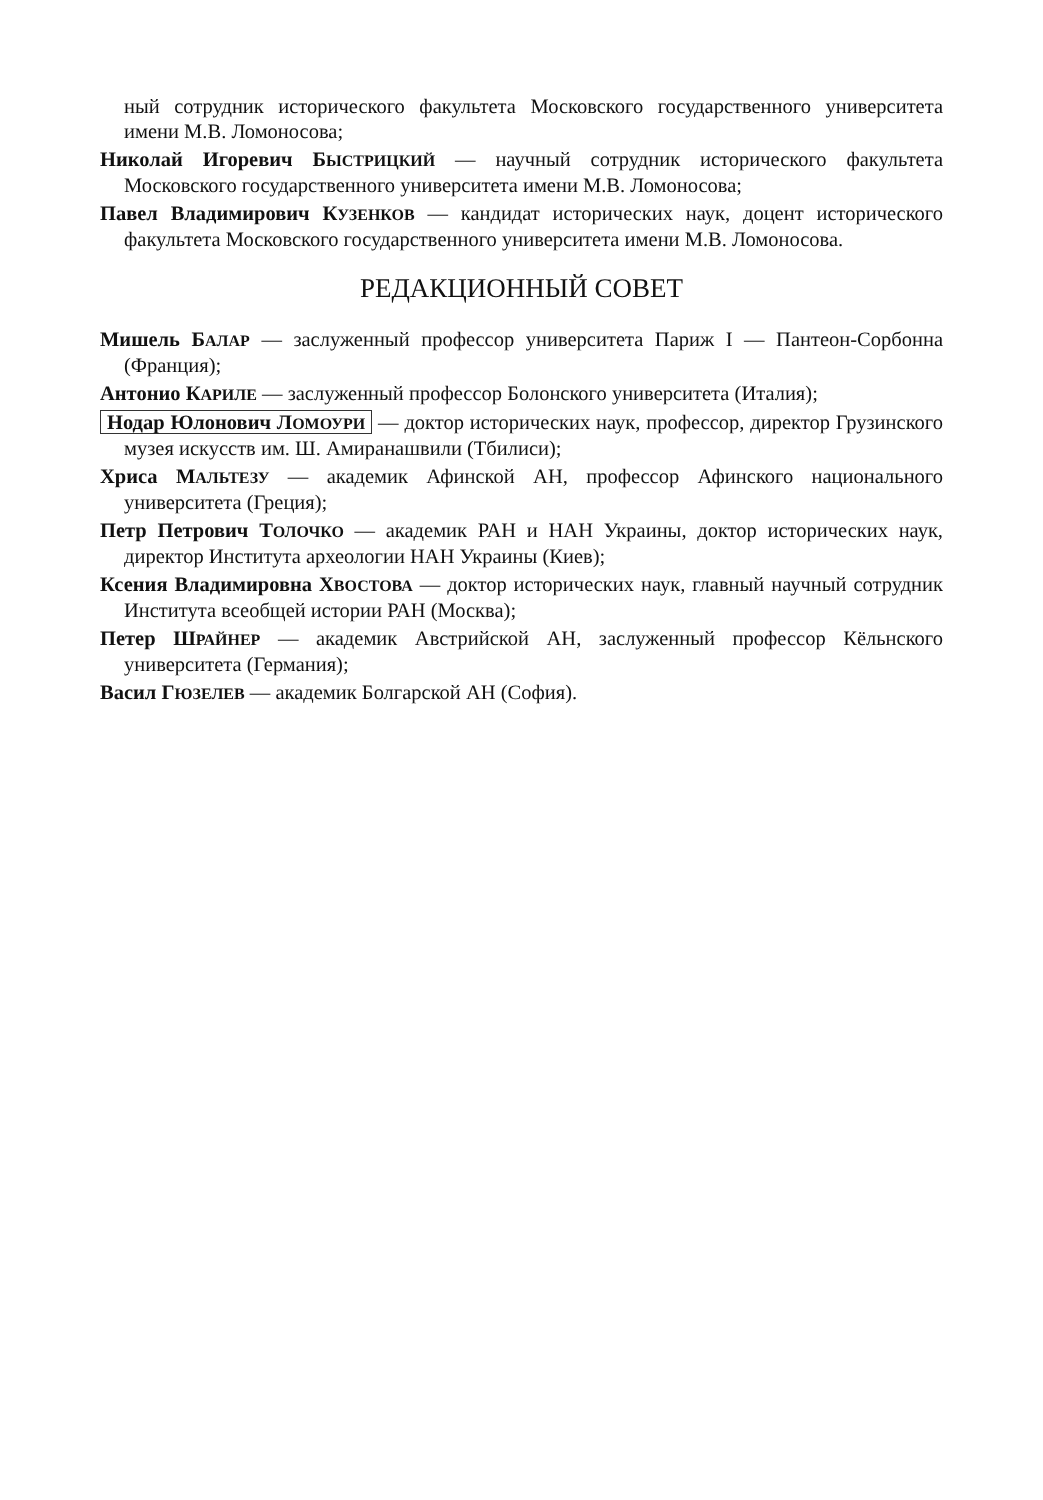ный сотрудник исторического факультета Московского государственного университета имени М.В. Ломоносова;
Николай Игоревич БЫСТРИЦКИЙ — научный сотрудник исторического факультета Московского государственного университета имени М.В. Ломоносова;
Павел Владимирович КУЗЕНКОВ — кандидат исторических наук, доцент исторического факультета Московского государственного университета имени М.В. Ломоносова.
РЕДАКЦИОННЫЙ СОВЕТ
Мишель БАЛАР — заслуженный профессор университета Париж I — Пантеон-Сорбонна (Франция);
Антонио КАРИЛЕ — заслуженный профессор Болонского университета (Италия);
Нодар Юлонович ЛОМОУРИ — доктор исторических наук, профессор, директор Грузинского музея искусств им. Ш. Амиранашвили (Тбилиси);
Хриса МАЛЬТЕЗУ — академик Афинской АН, профессор Афинского национального университета (Греция);
Петр Петрович ТОЛОЧКО — академик РАН и НАН Украины, доктор исторических наук, директор Института археологии НАН Украины (Киев);
Ксения Владимировна ХВОСТОВА — доктор исторических наук, главный научный сотрудник Института всеобщей истории РАН (Москва);
Петер ШРАЙНЕР — академик Австрийской АН, заслуженный профессор Кёльнского университета (Германия);
Васил ГЮЗЕЛЕВ — академик Болгарской АН (София).